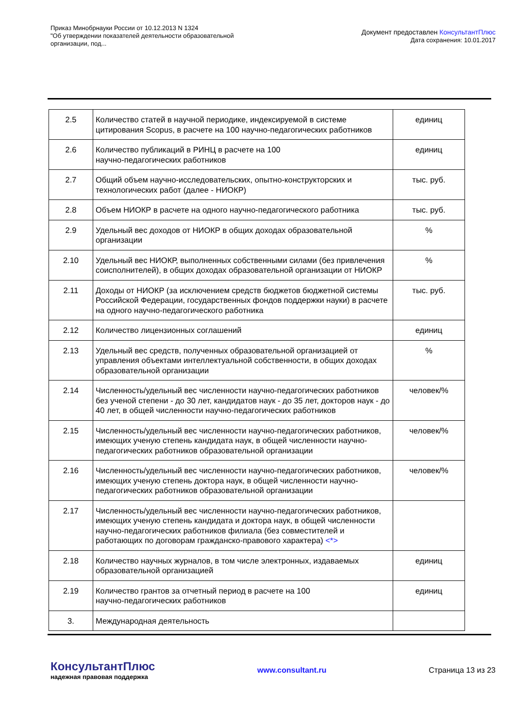Приказ Минобрнауки России от 10.12.2013 N 1324
"Об утверждении показателей деятельности образовательной
организации, под...
Документ предоставлен КонсультантПлюс
Дата сохранения: 10.01.2017
| 2.5 | Количество статей в научной периодике, индексируемой в системе цитирования Scopus, в расчете на 100 научно-педагогических работников | единиц |
| 2.6 | Количество публикаций в РИНЦ в расчете на 100 научно-педагогических работников | единиц |
| 2.7 | Общий объем научно-исследовательских, опытно-конструкторских и технологических работ (далее - НИОКР) | тыс. руб. |
| 2.8 | Объем НИОКР в расчете на одного научно-педагогического работника | тыс. руб. |
| 2.9 | Удельный вес доходов от НИОКР в общих доходах образовательной организации | % |
| 2.10 | Удельный вес НИОКР, выполненных собственными силами (без привлечения соисполнителей), в общих доходах образовательной организации от НИОКР | % |
| 2.11 | Доходы от НИОКР (за исключением средств бюджетов бюджетной системы Российской Федерации, государственных фондов поддержки науки) в расчете на одного научно-педагогического работника | тыс. руб. |
| 2.12 | Количество лицензионных соглашений | единиц |
| 2.13 | Удельный вес средств, полученных образовательной организацией от управления объектами интеллектуальной собственности, в общих доходах образовательной организации | % |
| 2.14 | Численность/удельный вес численности научно-педагогических работников без ученой степени - до 30 лет, кандидатов наук - до 35 лет, докторов наук - до 40 лет, в общей численности научно-педагогических работников | человек/% |
| 2.15 | Численность/удельный вес численности научно-педагогических работников, имеющих ученую степень кандидата наук, в общей численности научно-педагогических работников образовательной организации | человек/% |
| 2.16 | Численность/удельный вес численности научно-педагогических работников, имеющих ученую степень доктора наук, в общей численности научно-педагогических работников образовательной организации | человек/% |
| 2.17 | Численность/удельный вес численности научно-педагогических работников, имеющих ученую степень кандидата и доктора наук, в общей численности научно-педагогических работников филиала (без совместителей и работающих по договорам гражданско-правового характера) <*> | |
| 2.18 | Количество научных журналов, в том числе электронных, издаваемых образовательной организацией | единиц |
| 2.19 | Количество грантов за отчетный период в расчете на 100 научно-педагогических работников | единиц |
| 3. | Международная деятельность | |
КонсультантПлюс
надежная правовая поддержка
www.consultant.ru Страница 13 из 23